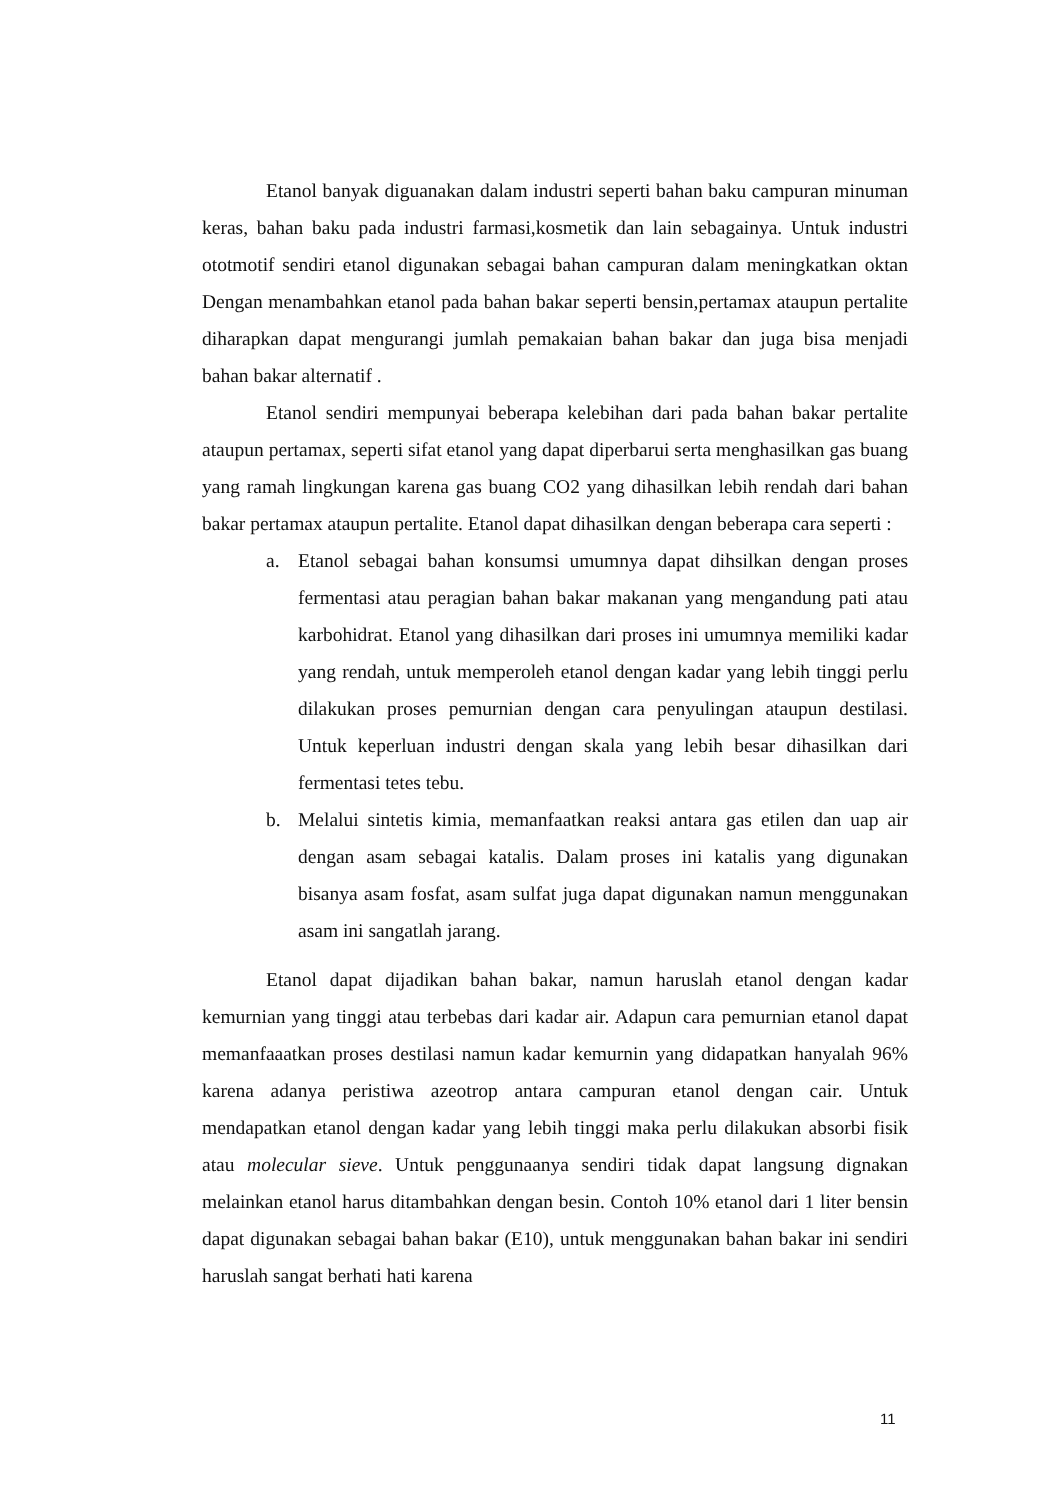Etanol banyak diguanakan dalam industri seperti bahan baku campuran minuman keras, bahan baku pada industri farmasi,kosmetik dan lain sebagainya. Untuk industri ototmotif sendiri etanol digunakan sebagai bahan campuran dalam meningkatkan oktan Dengan menambahkan etanol pada bahan bakar seperti bensin,pertamax ataupun pertalite diharapkan dapat mengurangi jumlah pemakaian bahan bakar dan juga bisa menjadi bahan bakar alternatif .
Etanol sendiri mempunyai beberapa kelebihan dari pada bahan bakar pertalite ataupun pertamax, seperti sifat etanol yang dapat diperbarui serta menghasilkan gas buang yang ramah lingkungan karena gas buang CO2 yang dihasilkan lebih rendah dari bahan bakar pertamax ataupun pertalite. Etanol dapat dihasilkan dengan beberapa cara seperti :
a. Etanol sebagai bahan konsumsi umumnya dapat dihsilkan dengan proses fermentasi atau peragian bahan bakar makanan yang mengandung pati atau karbohidrat. Etanol yang dihasilkan dari proses ini umumnya memiliki kadar yang rendah, untuk memperoleh etanol dengan kadar yang lebih tinggi perlu dilakukan proses pemurnian dengan cara penyulingan ataupun destilasi. Untuk keperluan industri dengan skala yang lebih besar dihasilkan dari fermentasi tetes tebu.
b. Melalui sintetis kimia, memanfaatkan reaksi antara gas etilen dan uap air dengan asam sebagai katalis. Dalam proses ini katalis yang digunakan bisanya asam fosfat, asam sulfat juga dapat digunakan namun menggunakan asam ini sangatlah jarang.
Etanol dapat dijadikan bahan bakar, namun haruslah etanol dengan kadar kemurnian yang tinggi atau terbebas dari kadar air. Adapun cara pemurnian etanol dapat memanfaaatkan proses destilasi namun kadar kemurnin yang didapatkan hanyalah 96% karena adanya peristiwa azeotrop antara campuran etanol dengan cair. Untuk mendapatkan etanol dengan kadar yang lebih tinggi maka perlu dilakukan absorbi fisik atau molecular sieve. Untuk penggunaanya sendiri tidak dapat langsung dignakan melainkan etanol harus ditambahkan dengan besin. Contoh 10% etanol dari 1 liter bensin dapat digunakan sebagai bahan bakar (E10), untuk menggunakan bahan bakar ini sendiri haruslah sangat berhati hati karena
11